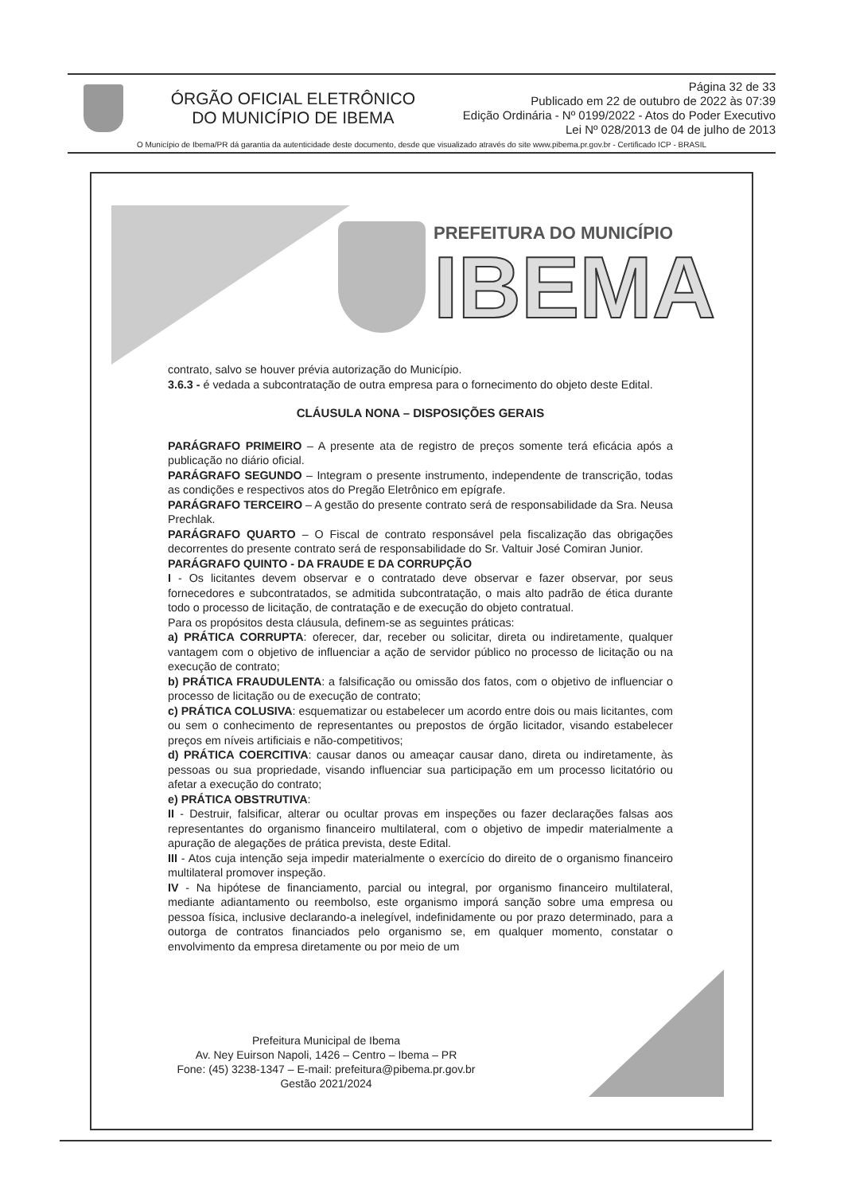ÓRGÃO OFICIAL ELETRÔNICO
DO MUNICÍPIO DE IBEMA
Página 32 de 33
Publicado em 22 de outubro de 2022 às 07:39
Edição Ordinária - Nº 0199/2022 - Atos do Poder Executivo
Lei Nº 028/2013 de 04 de julho de 2013
O Município de Ibema/PR dá garantia da autenticidade deste documento, desde que visualizado através do site www.pibema.pr.gov.br - Certificado ICP - BRASIL
PREFEITURA DO MUNICÍPIO
IBEMA
contrato, salvo se houver prévia autorização do Município.
3.6.3 - é vedada a subcontratação de outra empresa para o fornecimento do objeto deste Edital.
CLÁUSULA NONA – DISPOSIÇÕES GERAIS
PARÁGRAFO PRIMEIRO – A presente ata de registro de preços somente terá eficácia após a publicação no diário oficial.
PARÁGRAFO SEGUNDO – Integram o presente instrumento, independente de transcrição, todas as condições e respectivos atos do Pregão Eletrônico em epígrafe.
PARÁGRAFO TERCEIRO – A gestão do presente contrato será de responsabilidade da Sra. Neusa Prechlak.
PARÁGRAFO QUARTO – O Fiscal de contrato responsável pela fiscalização das obrigações decorrentes do presente contrato será de responsabilidade do Sr. Valtuir José Comiran Junior.
PARÁGRAFO QUINTO - DA FRAUDE E DA CORRUPÇÃO
I - Os licitantes devem observar e o contratado deve observar e fazer observar, por seus fornecedores e subcontratados, se admitida subcontratação, o mais alto padrão de ética durante todo o processo de licitação, de contratação e de execução do objeto contratual.
Para os propósitos desta cláusula, definem-se as seguintes práticas:
a) PRÁTICA CORRUPTA: oferecer, dar, receber ou solicitar, direta ou indiretamente, qualquer vantagem com o objetivo de influenciar a ação de servidor público no processo de licitação ou na execução de contrato;
b) PRÁTICA FRAUDULENTA: a falsificação ou omissão dos fatos, com o objetivo de influenciar o processo de licitação ou de execução de contrato;
c) PRÁTICA COLUSIVA: esquematizar ou estabelecer um acordo entre dois ou mais licitantes, com ou sem o conhecimento de representantes ou prepostos de órgão licitador, visando estabelecer preços em níveis artificiais e não-competitivos;
d) PRÁTICA COERCITIVA: causar danos ou ameaçar causar dano, direta ou indiretamente, às pessoas ou sua propriedade, visando influenciar sua participação em um processo licitatório ou afetar a execução do contrato;
e) PRÁTICA OBSTRUTIVA:
II - Destruir, falsificar, alterar ou ocultar provas em inspeções ou fazer declarações falsas aos representantes do organismo financeiro multilateral, com o objetivo de impedir materialmente a apuração de alegações de prática prevista, deste Edital.
III - Atos cuja intenção seja impedir materialmente o exercício do direito de o organismo financeiro multilateral promover inspeção.
IV - Na hipótese de financiamento, parcial ou integral, por organismo financeiro multilateral, mediante adiantamento ou reembolso, este organismo imporá sanção sobre uma empresa ou pessoa física, inclusive declarando-a inelegível, indefinidamente ou por prazo determinado, para a outorga de contratos financiados pelo organismo se, em qualquer momento, constatar o envolvimento da empresa diretamente ou por meio de um
Prefeitura Municipal de Ibema
Av. Ney Euirson Napoli, 1426 – Centro – Ibema – PR
Fone: (45) 3238-1347 – E-mail: prefeitura@pibema.pr.gov.br
Gestão 2021/2024